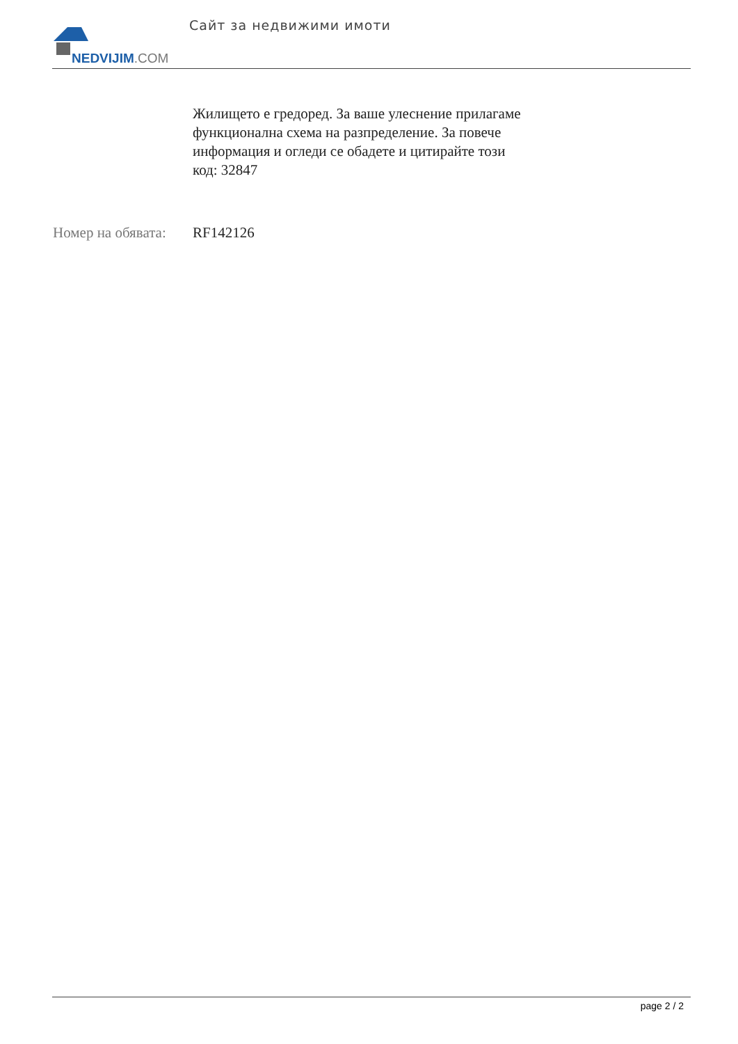NEDVIJIM.COM
Сайт за недвижими имоти
Жилището е гредоред. За ваше улеснение прилагаме функционална схема на разпределение. За повече информация и огледи се обадете и цитирайте този код: 32847
Номер на обявата:
RF142126
page 2 / 2